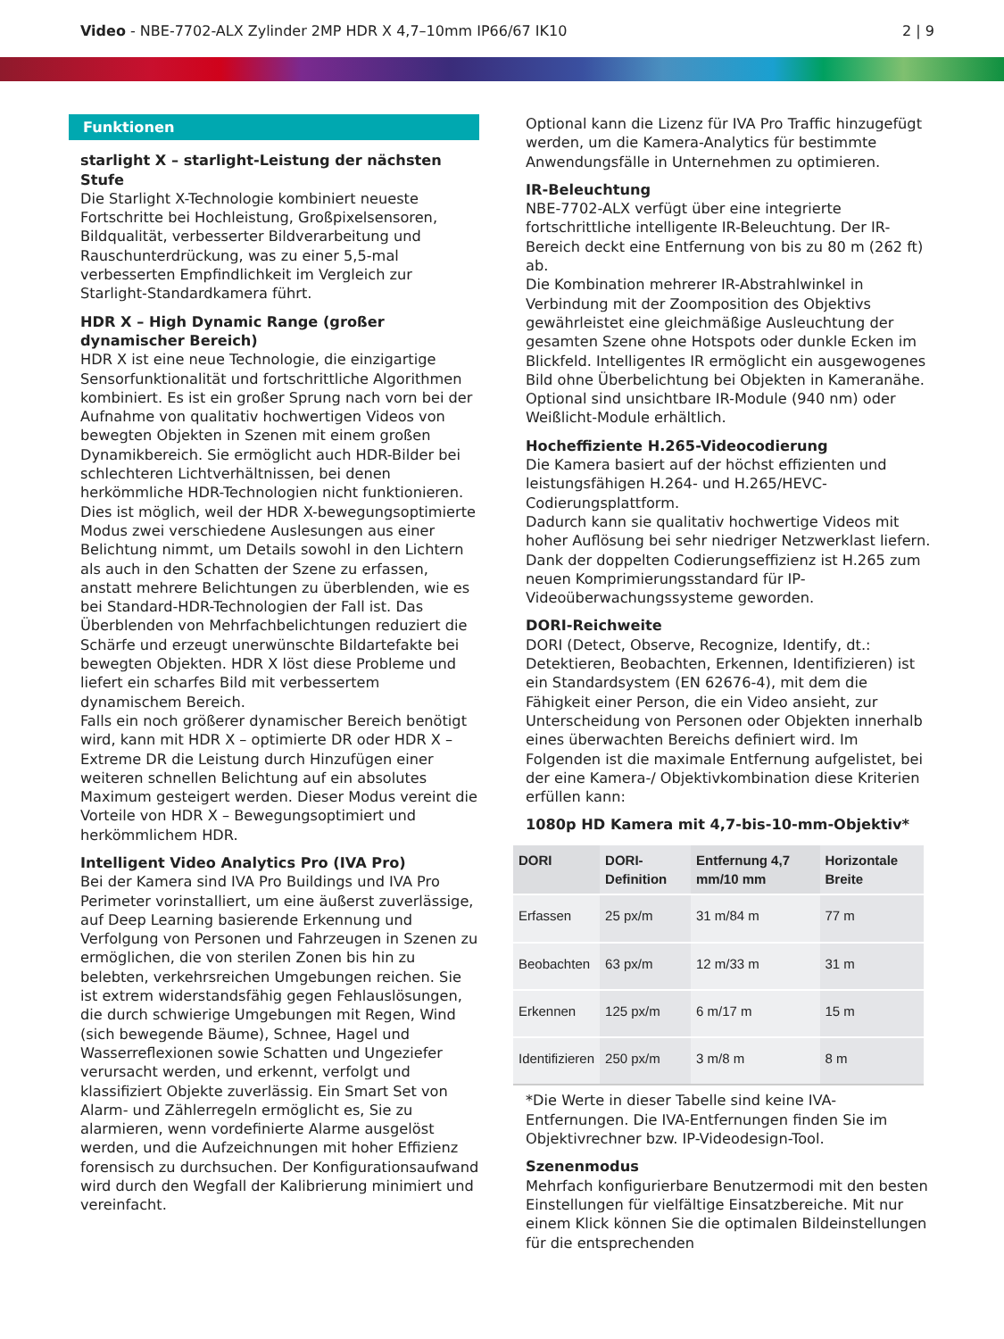Video - NBE-7702-ALX Zylinder 2MP HDR X 4,7–10mm IP66/67 IK10
2 | 9
Funktionen
starlight X – starlight-Leistung der nächsten Stufe
Die Starlight X-Technologie kombiniert neueste Fortschritte bei Hochleistung, Großpixelsensoren, Bildqualität, verbesserter Bildverarbeitung und Rauschunterdrückung, was zu einer 5,5-mal verbesserten Empfindlichkeit im Vergleich zur Starlight-Standardkamera führt.
HDR X – High Dynamic Range (großer dynamischer Bereich)
HDR X ist eine neue Technologie, die einzigartige Sensorfunktionalität und fortschrittliche Algorithmen kombiniert. Es ist ein großer Sprung nach vorn bei der Aufnahme von qualitativ hochwertigen Videos von bewegten Objekten in Szenen mit einem großen Dynamikbereich. Sie ermöglicht auch HDR-Bilder bei schlechteren Lichtverhältnissen, bei denen herkömmliche HDR-Technologien nicht funktionieren. Dies ist möglich, weil der HDR X-bewegungsoptimierte Modus zwei verschiedene Auslesungen aus einer Belichtung nimmt, um Details sowohl in den Lichtern als auch in den Schatten der Szene zu erfassen, anstatt mehrere Belichtungen zu überblenden, wie es bei Standard-HDR-Technologien der Fall ist. Das Überblenden von Mehrfachbelichtungen reduziert die Schärfe und erzeugt unerwünschte Bildartefakte bei bewegten Objekten. HDR X löst diese Probleme und liefert ein scharfes Bild mit verbessertem dynamischem Bereich.
Falls ein noch größerer dynamischer Bereich benötigt wird, kann mit HDR X – optimierte DR oder HDR X – Extreme DR die Leistung durch Hinzufügen einer weiteren schnellen Belichtung auf ein absolutes Maximum gesteigert werden. Dieser Modus vereint die Vorteile von HDR X – Bewegungsoptimiert und herkömmlichem HDR.
Intelligent Video Analytics Pro (IVA Pro)
Bei der Kamera sind IVA Pro Buildings und IVA Pro Perimeter vorinstalliert, um eine äußerst zuverlässige, auf Deep Learning basierende Erkennung und Verfolgung von Personen und Fahrzeugen in Szenen zu ermöglichen, die von sterilen Zonen bis hin zu belebten, verkehrsreichen Umgebungen reichen. Sie ist extrem widerstandsfähig gegen Fehlauslösungen, die durch schwierige Umgebungen mit Regen, Wind (sich bewegende Bäume), Schnee, Hagel und Wasserreflexionen sowie Schatten und Ungeziefer verursacht werden, und erkennt, verfolgt und klassifiziert Objekte zuverlässig. Ein Smart Set von Alarm- und Zählerregeln ermöglicht es, Sie zu alarmieren, wenn vordefinierte Alarme ausgelöst werden, und die Aufzeichnungen mit hoher Effizienz forensisch zu durchsuchen. Der Konfigurationsaufwand wird durch den Wegfall der Kalibrierung minimiert und vereinfacht.
Optional kann die Lizenz für IVA Pro Traffic hinzugefügt werden, um die Kamera-Analytics für bestimmte Anwendungsfälle in Unternehmen zu optimieren.
IR-Beleuchtung
NBE-7702-ALX verfügt über eine integrierte fortschrittliche intelligente IR-Beleuchtung. Der IR-Bereich deckt eine Entfernung von bis zu 80 m (262 ft) ab.
Die Kombination mehrerer IR-Abstrahlwinkel in Verbindung mit der Zoomposition des Objektivs gewährleistet eine gleichmäßige Ausleuchtung der gesamten Szene ohne Hotspots oder dunkle Ecken im Blickfeld. Intelligentes IR ermöglicht ein ausgewogenes Bild ohne Überbelichtung bei Objekten in Kameranähe.
Optional sind unsichtbare IR-Module (940 nm) oder Weißlicht-Module erhältlich.
Hocheffiziente H.265-Videocodierung
Die Kamera basiert auf der höchst effizienten und leistungsfähigen H.264- und H.265/HEVC-Codierungsplattform.
Dadurch kann sie qualitativ hochwertige Videos mit hoher Auflösung bei sehr niedriger Netzwerklast liefern.
Dank der doppelten Codierungseffizienz ist H.265 zum neuen Komprimierungsstandard für IP-Videoüberwachungssysteme geworden.
DORI-Reichweite
DORI (Detect, Observe, Recognize, Identify, dt.: Detektieren, Beobachten, Erkennen, Identifizieren) ist ein Standardsystem (EN 62676-4), mit dem die Fähigkeit einer Person, die ein Video ansieht, zur Unterscheidung von Personen oder Objekten innerhalb eines überwachten Bereichs definiert wird. Im Folgenden ist die maximale Entfernung aufgelistet, bei der eine Kamera-/ Objektivkombination diese Kriterien erfüllen kann:
1080p HD Kamera mit 4,7-bis-10-mm-Objektiv*
| DORI | DORI-Definition | Entfernung 4,7 mm/10 mm | Horizontale Breite |
| --- | --- | --- | --- |
| Erfassen | 25 px/m | 31 m/84 m | 77 m |
| Beobachten | 63 px/m | 12 m/33 m | 31 m |
| Erkennen | 125 px/m | 6 m/17 m | 15 m |
| Identifizieren | 250 px/m | 3 m/8 m | 8 m |
*Die Werte in dieser Tabelle sind keine IVA-Entfernungen. Die IVA-Entfernungen finden Sie im Objektivrechner bzw. IP-Videodesign-Tool.
Szenenmodus
Mehrfach konfigurierbare Benutzermodi mit den besten Einstellungen für vielfältige Einsatzbereiche. Mit nur einem Klick können Sie die optimalen Bildeinstellungen für die entsprechenden